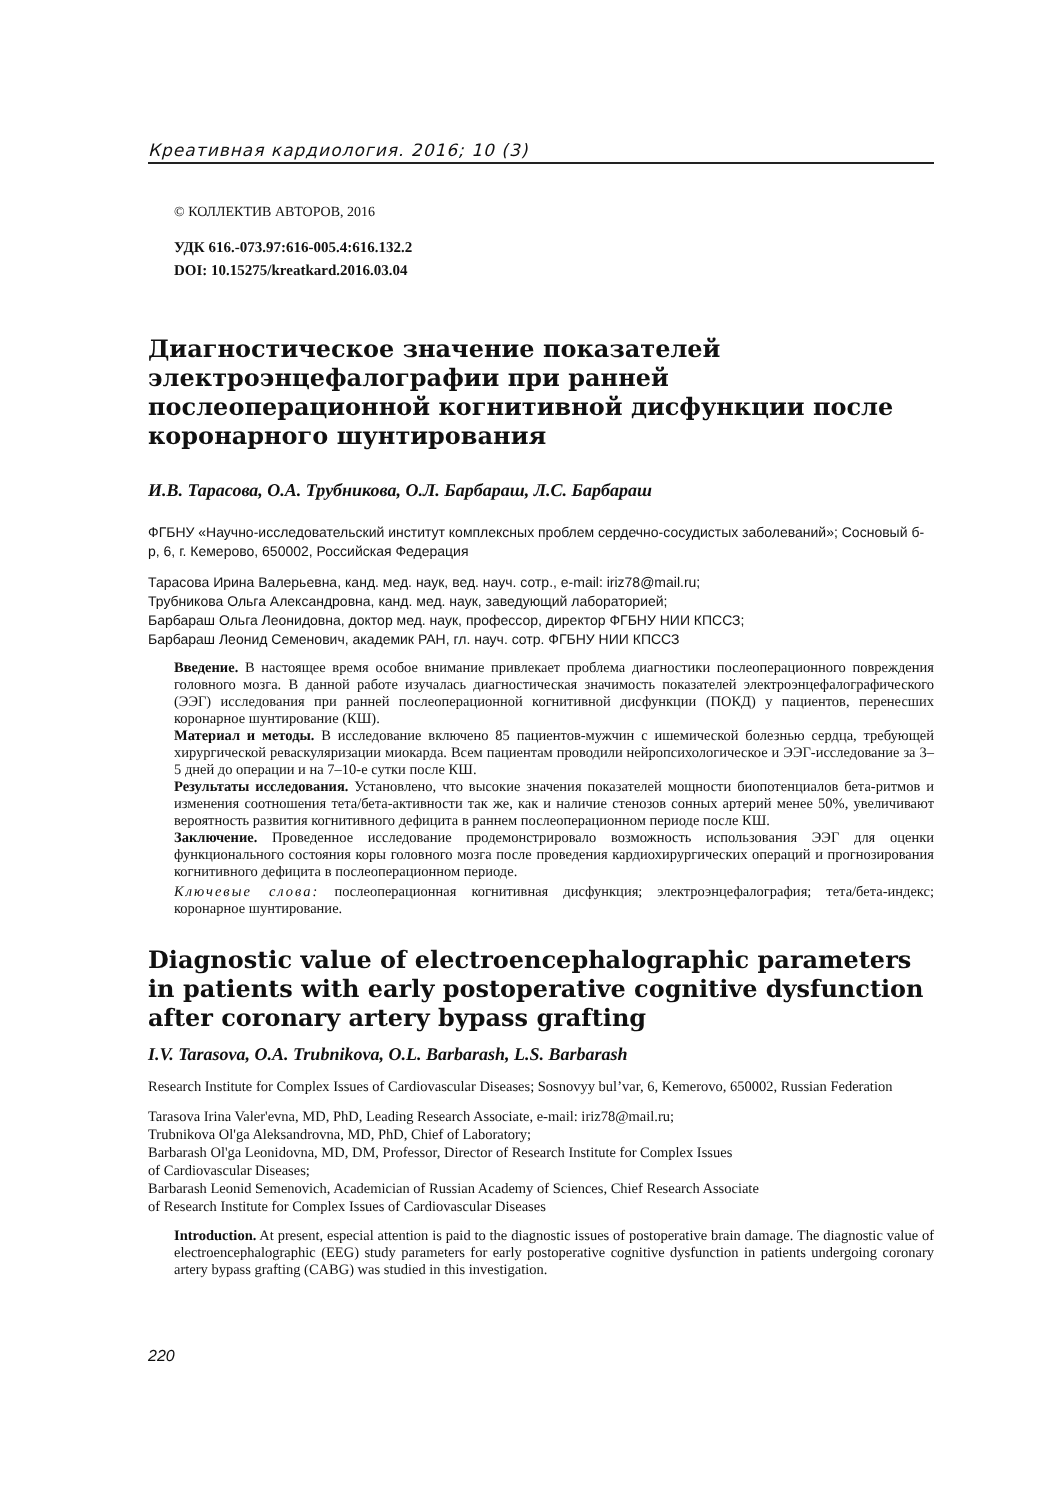Креативная кардиология. 2016; 10 (3)
© КОЛЛЕКТИВ АВТОРОВ, 2016
УДК 616.-073.97:616-005.4:616.132.2
DOI: 10.15275/kreatkard.2016.03.04
Диагностическое значение показателей электроэнцефалографии при ранней послеоперационной когнитивной дисфункции после коронарного шунтирования
И.В. Тарасова, О.А. Трубникова, О.Л. Барбараш, Л.С. Барбараш
ФГБНУ «Научно-исследовательский институт комплексных проблем сердечно-сосудистых заболеваний»; Сосновый б-р, 6, г. Кемерово, 650002, Российская Федерация
Тарасова Ирина Валерьевна, канд. мед. наук, вед. науч. сотр., e-mail: iriz78@mail.ru;
Трубникова Ольга Александровна, канд. мед. наук, заведующий лабораторией;
Барбараш Ольга Леонидовна, доктор мед. наук, профессор, директор ФГБНУ НИИ КПССЗ;
Барбараш Леонид Семенович, академик РАН, гл. науч. сотр. ФГБНУ НИИ КПССЗ
Введение. В настоящее время особое внимание привлекает проблема диагностики послеоперационного повреждения головного мозга. В данной работе изучалась диагностическая значимость показателей электроэнцефалографического (ЭЭГ) исследования при ранней послеоперационной когнитивной дисфункции (ПОКД) у пациентов, перенесших коронарное шунтирование (КШ).
Материал и методы. В исследование включено 85 пациентов-мужчин с ишемической болезнью сердца, требующей хирургической реваскуляризации миокарда. Всем пациентам проводили нейропсихологическое и ЭЭГ-исследование за 3–5 дней до операции и на 7–10-е сутки после КШ.
Результаты исследования. Установлено, что высокие значения показателей мощности биопотенциалов бета-ритмов и изменения соотношения тета/бета-активности так же, как и наличие стенозов сонных артерий менее 50%, увеличивают вероятность развития когнитивного дефицита в раннем послеоперационном периоде после КШ.
Заключение. Проведенное исследование продемонстрировало возможность использования ЭЭГ для оценки функционального состояния коры головного мозга после проведения кардиохирургических операций и прогнозирования когнитивного дефицита в послеоперационном периоде.
Ключевые слова: послеоперационная когнитивная дисфункция; электроэнцефалография; тета/бета-индекс; коронарное шунтирование.
Diagnostic value of electroencephalographic parameters in patients with early postoperative cognitive dysfunction after coronary artery bypass grafting
I.V. Tarasova, O.A. Trubnikova, O.L. Barbarash, L.S. Barbarash
Research Institute for Complex Issues of Cardiovascular Diseases; Sosnovyy bul’var, 6, Kemerovo, 650002, Russian Federation
Tarasova Irina Valer'evna, MD, PhD, Leading Research Associate, e-mail: iriz78@mail.ru;
Trubnikova Ol'ga Aleksandrovna, MD, PhD, Chief of Laboratory;
Barbarash Ol'ga Leonidovna, MD, DM, Professor, Director of Research Institute for Complex Issues
of Cardiovascular Diseases;
Barbarash Leonid Semenovich, Academician of Russian Academy of Sciences, Chief Research Associate
of Research Institute for Complex Issues of Cardiovascular Diseases
Introduction. At present, especial attention is paid to the diagnostic issues of postoperative brain damage. The diagnostic value of electroencephalographic (EEG) study parameters for early postoperative cognitive dysfunction in patients undergoing coronary artery bypass grafting (CABG) was studied in this investigation.
220